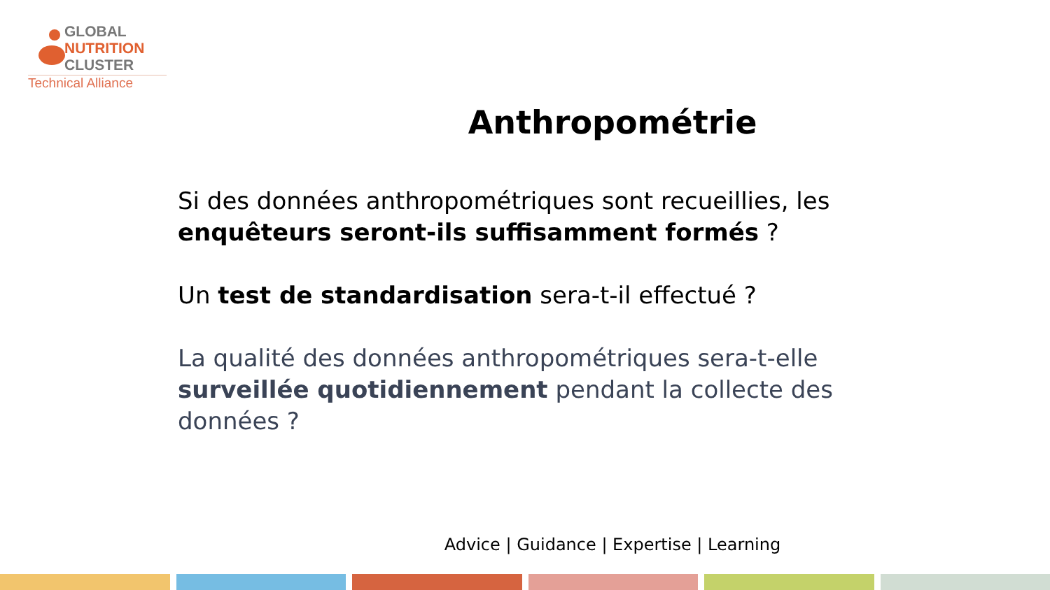GLOBAL
NUTRITION
CLUSTER
Technical Alliance
Anthropométrie
Si des données anthropométriques sont recueillies, les enquêteurs seront-ils suffisamment formés ?
Un test de standardisation sera-t-il effectué ?
La qualité des données anthropométriques sera-t-elle surveillée quotidiennement pendant la collecte des données ?
Advice | Guidance | Expertise | Learning